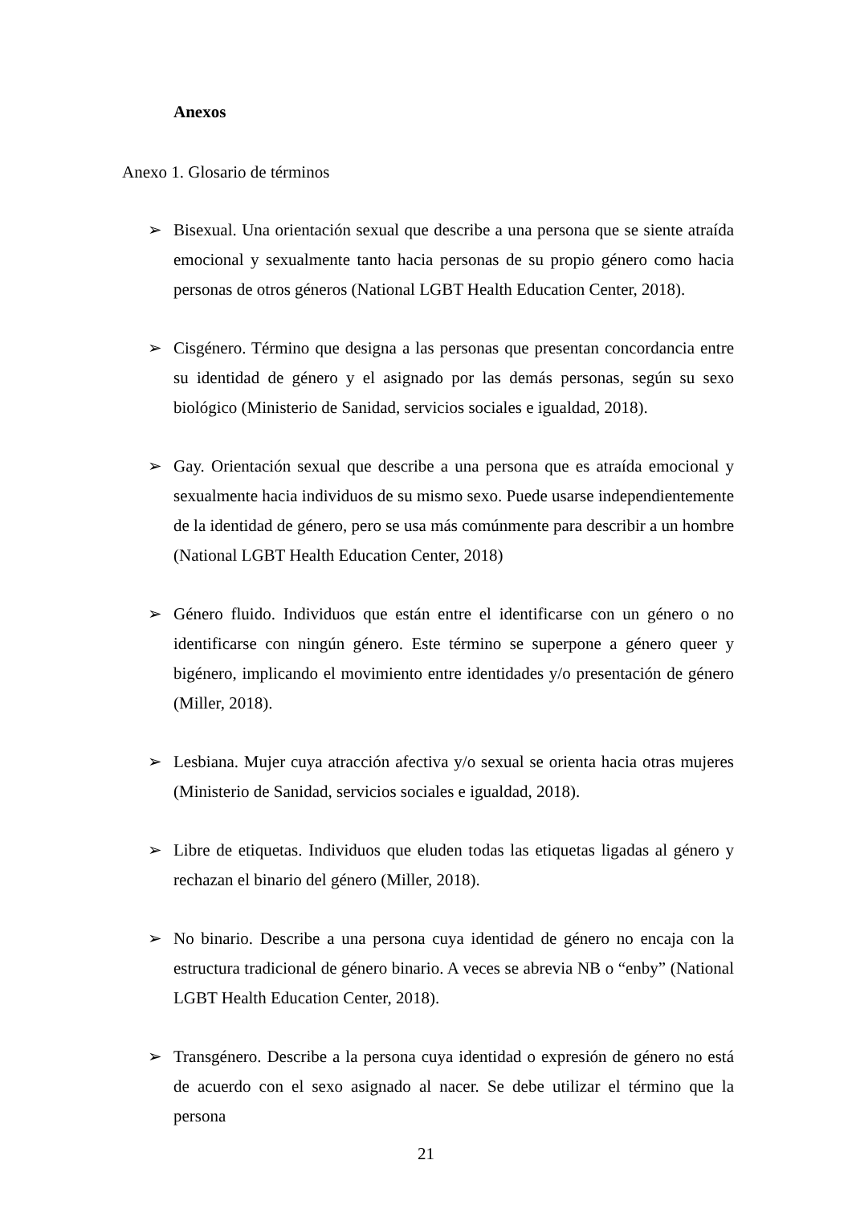Anexos
Anexo 1. Glosario de términos
➢ Bisexual. Una orientación sexual que describe a una persona que se siente atraída emocional y sexualmente tanto hacia personas de su propio género como hacia personas de otros géneros (National LGBT Health Education Center, 2018).
➢ Cisgénero. Término que designa a las personas que presentan concordancia entre su identidad de género y el asignado por las demás personas, según su sexo biológico (Ministerio de Sanidad, servicios sociales e igualdad, 2018).
➢ Gay. Orientación sexual que describe a una persona que es atraída emocional y sexualmente hacia individuos de su mismo sexo. Puede usarse independientemente de la identidad de género, pero se usa más comúnmente para describir a un hombre (National LGBT Health Education Center, 2018)
➢ Género fluido. Individuos que están entre el identificarse con un género o no identificarse con ningún género. Este término se superpone a género queer y bigénero, implicando el movimiento entre identidades y/o presentación de género (Miller, 2018).
➢ Lesbiana. Mujer cuya atracción afectiva y/o sexual se orienta hacia otras mujeres (Ministerio de Sanidad, servicios sociales e igualdad, 2018).
➢ Libre de etiquetas. Individuos que eluden todas las etiquetas ligadas al género y rechazan el binario del género (Miller, 2018).
➢ No binario. Describe a una persona cuya identidad de género no encaja con la estructura tradicional de género binario. A veces se abrevia NB o “enby” (National LGBT Health Education Center, 2018).
➢ Transgénero. Describe a la persona cuya identidad o expresión de género no está de acuerdo con el sexo asignado al nacer. Se debe utilizar el término que la persona
21